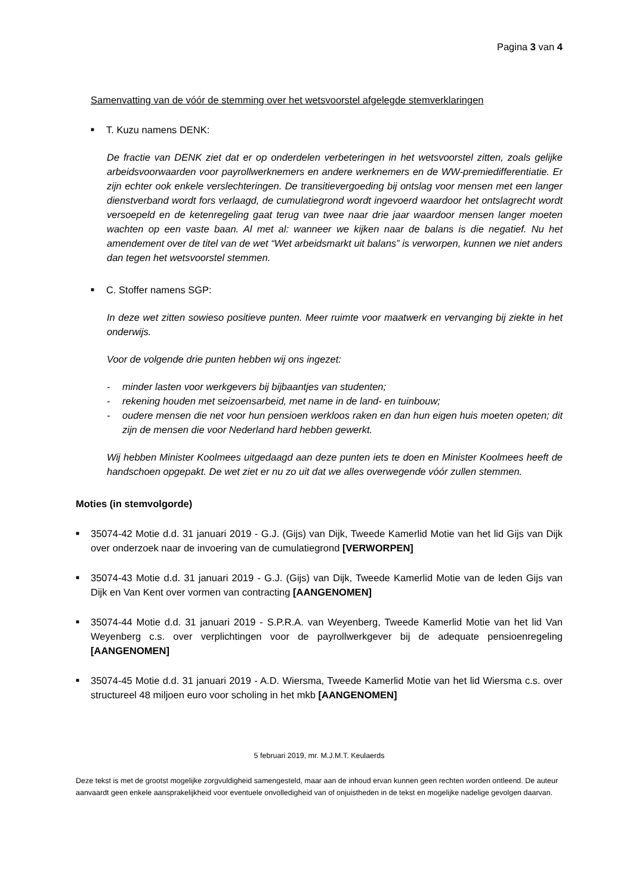Pagina 3 van 4
Samenvatting van de vóór de stemming over het wetsvoorstel afgelegde stemverklaringen
■ T. Kuzu namens DENK:
De fractie van DENK ziet dat er op onderdelen verbeteringen in het wetsvoorstel zitten, zoals gelijke arbeidsvoorwaarden voor payrollwerknemers en andere werknemers en de WW-premiedifferentiatie. Er zijn echter ook enkele verslechteringen. De transitievergoeding bij ontslag voor mensen met een langer dienstverband wordt fors verlaagd, de cumulatiegrond wordt ingevoerd waardoor het ontslagrecht wordt versoepeld en de ketenregeling gaat terug van twee naar drie jaar waardoor mensen langer moeten wachten op een vaste baan. Al met al: wanneer we kijken naar de balans is die negatief. Nu het amendement over de titel van de wet “Wet arbeidsmarkt uit balans” is verworpen, kunnen we niet anders dan tegen het wetsvoorstel stemmen.
■ C. Stoffer namens SGP:
In deze wet zitten sowieso positieve punten. Meer ruimte voor maatwerk en vervanging bij ziekte in het onderwijs.
Voor de volgende drie punten hebben wij ons ingezet:
- minder lasten voor werkgevers bij bijbaantjes van studenten;
- rekening houden met seizoensarbeid, met name in de land- en tuinbouw;
- oudere mensen die net voor hun pensioen werkloos raken en dan hun eigen huis moeten opeten; dit zijn de mensen die voor Nederland hard hebben gewerkt.
Wij hebben Minister Koolmees uitgedaagd aan deze punten iets te doen en Minister Koolmees heeft de handschoen opgepakt. De wet ziet er nu zo uit dat we alles overwegende vóór zullen stemmen.
Moties (in stemvolgorde)
■ 35074-42 Motie d.d. 31 januari 2019 - G.J. (Gijs) van Dijk, Tweede Kamerlid Motie van het lid Gijs van Dijk over onderzoek naar de invoering van de cumulatiegrond [VERWORPEN]
■ 35074-43 Motie d.d. 31 januari 2019 - G.J. (Gijs) van Dijk, Tweede Kamerlid Motie van de leden Gijs van Dijk en Van Kent over vormen van contracting [AANGENOMEN]
■ 35074-44 Motie d.d. 31 januari 2019 - S.P.R.A. van Weyenberg, Tweede Kamerlid Motie van het lid Van Weyenberg c.s. over verplichtingen voor de payrollwerkgever bij de adequate pensioenregeling [AANGENOMEN]
■ 35074-45 Motie d.d. 31 januari 2019 - A.D. Wiersma, Tweede Kamerlid Motie van het lid Wiersma c.s. over structureel 48 miljoen euro voor scholing in het mkb [AANGENOMEN]
5 februari 2019, mr. M.J.M.T. Keulaerds
Deze tekst is met de grootst mogelijke zorgvuldigheid samengesteld, maar aan de inhoud ervan kunnen geen rechten worden ontleend. De auteur aanvaardt geen enkele aansprakelijkheid voor eventuele onvolledigheid van of onjuistheden in de tekst en mogelijke nadelige gevolgen daarvan.